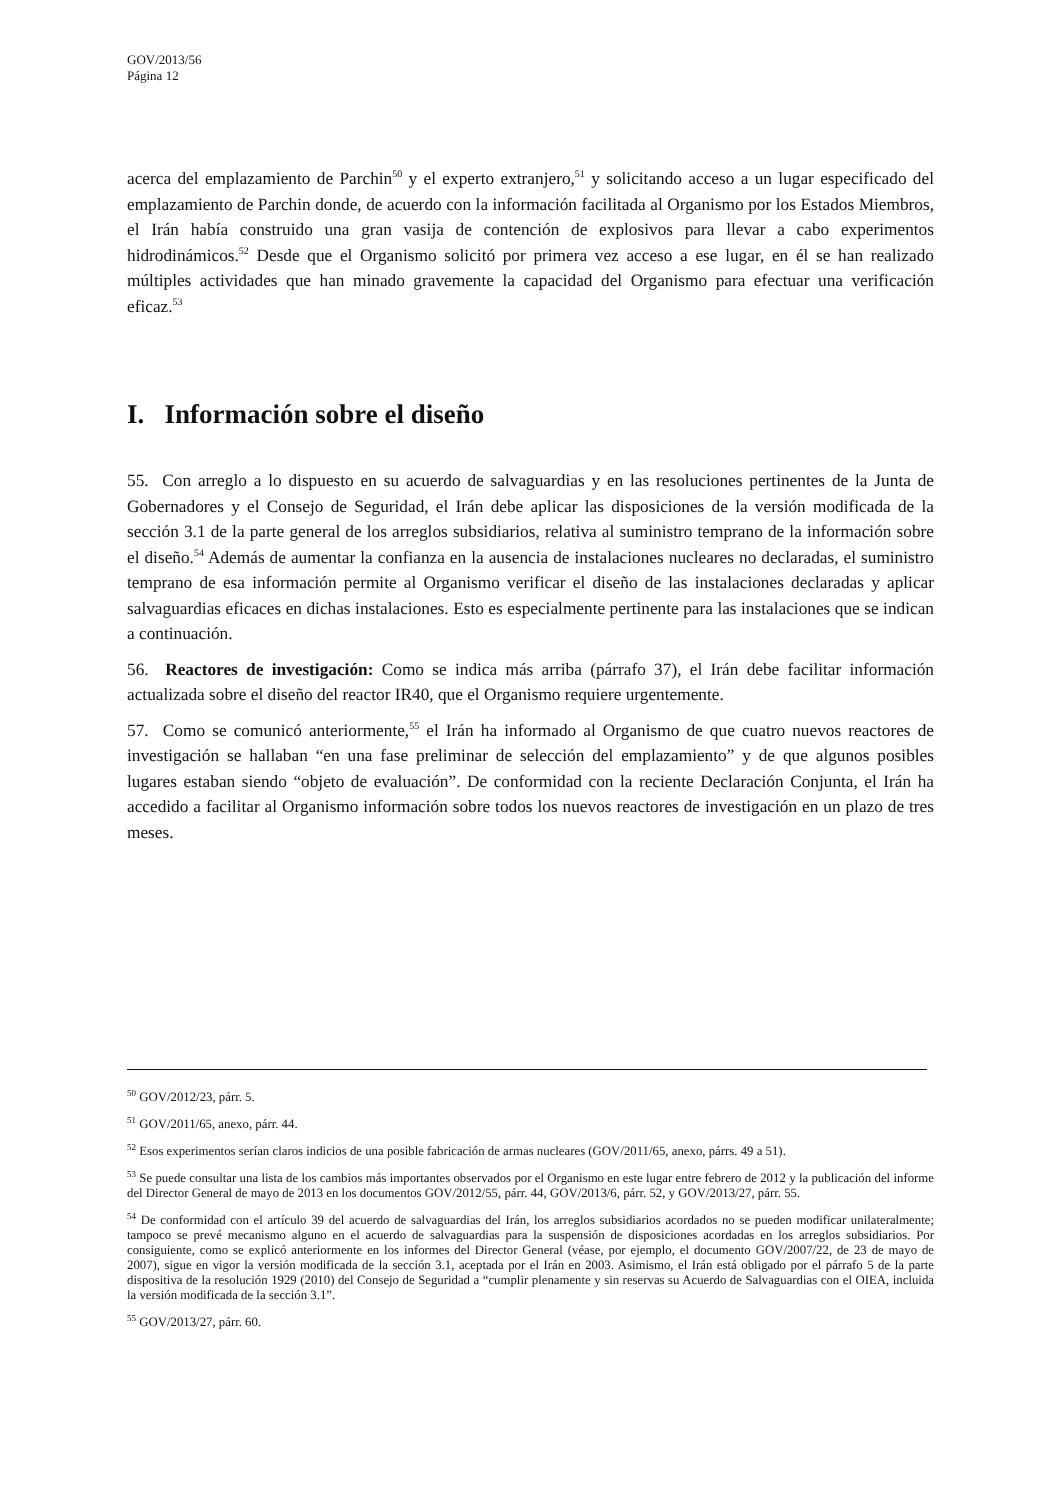GOV/2013/56
Página 12
acerca del emplazamiento de Parchin<sup>50</sup> y el experto extranjero,<sup>51</sup> y solicitando acceso a un lugar especificado del emplazamiento de Parchin donde, de acuerdo con la información facilitada al Organismo por los Estados Miembros, el Irán había construido una gran vasija de contención de explosivos para llevar a cabo experimentos hidrodinámicos.<sup>52</sup> Desde que el Organismo solicitó por primera vez acceso a ese lugar, en él se han realizado múltiples actividades que han minado gravemente la capacidad del Organismo para efectuar una verificación eficaz.<sup>53</sup>
I. Información sobre el diseño
55. Con arreglo a lo dispuesto en su acuerdo de salvaguardias y en las resoluciones pertinentes de la Junta de Gobernadores y el Consejo de Seguridad, el Irán debe aplicar las disposiciones de la versión modificada de la sección 3.1 de la parte general de los arreglos subsidiarios, relativa al suministro temprano de la información sobre el diseño.<sup>54</sup> Además de aumentar la confianza en la ausencia de instalaciones nucleares no declaradas, el suministro temprano de esa información permite al Organismo verificar el diseño de las instalaciones declaradas y aplicar salvaguardias eficaces en dichas instalaciones. Esto es especialmente pertinente para las instalaciones que se indican a continuación.
56. Reactores de investigación: Como se indica más arriba (párrafo 37), el Irán debe facilitar información actualizada sobre el diseño del reactor IR40, que el Organismo requiere urgentemente.
57. Como se comunicó anteriormente,<sup>55</sup> el Irán ha informado al Organismo de que cuatro nuevos reactores de investigación se hallaban “en una fase preliminar de selección del emplazamiento” y de que algunos posibles lugares estaban siendo “objeto de evaluación”. De conformidad con la reciente Declaración Conjunta, el Irán ha accedido a facilitar al Organismo información sobre todos los nuevos reactores de investigación en un plazo de tres meses.
<sup>50</sup> GOV/2012/23, párr. 5.
<sup>51</sup> GOV/2011/65, anexo, párr. 44.
<sup>52</sup> Esos experimentos serían claros indicios de una posible fabricación de armas nucleares (GOV/2011/65, anexo, párrs. 49 a 51).
<sup>53</sup> Se puede consultar una lista de los cambios más importantes observados por el Organismo en este lugar entre febrero de 2012 y la publicación del informe del Director General de mayo de 2013 en los documentos GOV/2012/55, párr. 44, GOV/2013/6, párr. 52, y GOV/2013/27, párr. 55.
<sup>54</sup> De conformidad con el artículo 39 del acuerdo de salvaguardias del Irán, los arreglos subsidiarios acordados no se pueden modificar unilateralmente; tampoco se prevé mecanismo alguno en el acuerdo de salvaguardias para la suspensión de disposiciones acordadas en los arreglos subsidiarios. Por consiguiente, como se explicó anteriormente en los informes del Director General (véase, por ejemplo, el documento GOV/2007/22, de 23 de mayo de 2007), sigue en vigor la versión modificada de la sección 3.1, aceptada por el Irán en 2003. Asimismo, el Irán está obligado por el párrafo 5 de la parte dispositiva de la resolución 1929 (2010) del Consejo de Seguridad a “cumplir plenamente y sin reservas su Acuerdo de Salvaguardias con el OIEA, incluida la versión modificada de la sección 3.1”.
<sup>55</sup> GOV/2013/27, párr. 60.